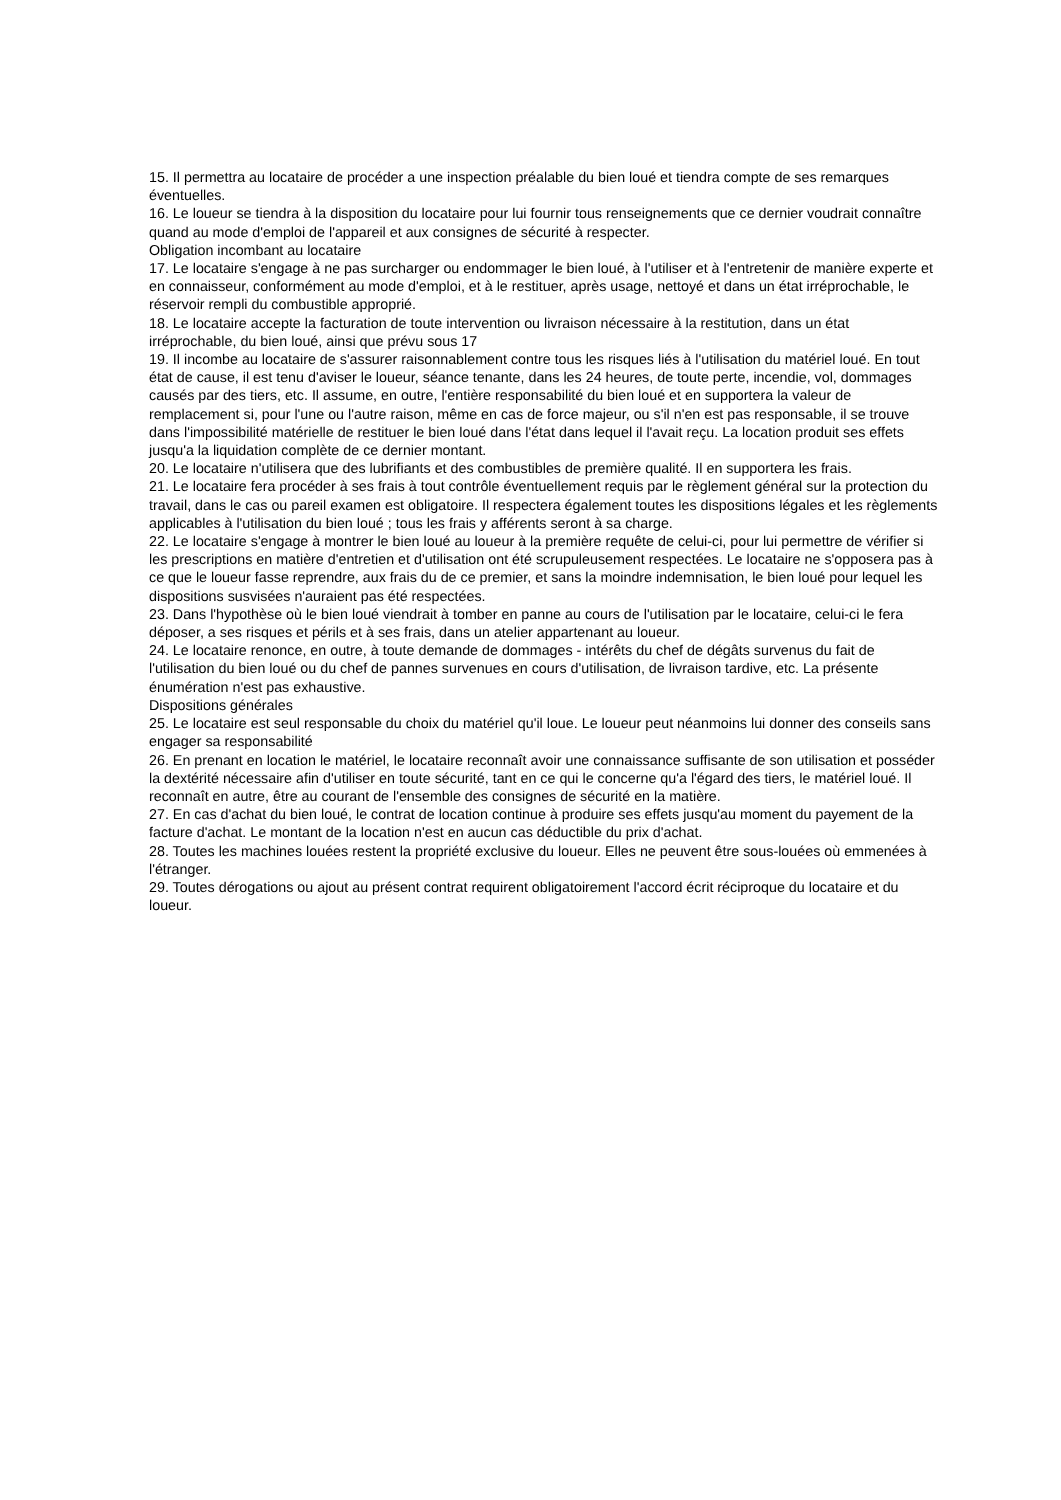15. Il permettra au locataire de procéder a une inspection préalable du bien loué et tiendra compte de ses remarques éventuelles.
16. Le loueur se tiendra à la disposition du locataire pour lui fournir tous renseignements que ce dernier voudrait connaître quand au mode d'emploi de l'appareil et aux consignes de sécurité à respecter.
Obligation incombant au locataire
17. Le locataire s'engage à ne pas surcharger ou endommager le bien loué, à l'utiliser et à l'entretenir de manière experte et en connaisseur, conformément au mode d'emploi, et à le restituer, après usage, nettoyé et dans un état irréprochable, le réservoir rempli du combustible approprié.
18. Le locataire accepte la facturation de toute intervention ou livraison nécessaire à la restitution, dans un état irréprochable, du bien loué, ainsi que prévu sous 17
19. Il incombe au locataire de s'assurer raisonnablement contre tous les risques liés à l'utilisation du matériel loué. En tout état de cause, il est tenu d'aviser le loueur, séance tenante, dans les 24 heures, de toute perte, incendie, vol, dommages causés par des tiers, etc. Il assume, en outre, l'entière responsabilité du bien loué et en supportera la valeur de remplacement si, pour l'une ou l'autre raison, même en cas de force majeur, ou s'il n'en est pas responsable, il se trouve dans l'impossibilité matérielle de restituer le bien loué dans l'état dans lequel il l'avait reçu. La location produit ses effets jusqu'a la liquidation complète de ce dernier montant.
20. Le locataire n'utilisera que des lubrifiants et des combustibles de première qualité. Il en supportera les frais.
21. Le locataire fera procéder à ses frais à tout contrôle éventuellement requis par le règlement général sur la protection du travail, dans le cas ou pareil examen est obligatoire. Il respectera également toutes les dispositions légales et les règlements applicables à l'utilisation du bien loué ; tous les frais y afférents seront à sa charge.
22. Le locataire s'engage à montrer le bien loué au loueur à la première requête de celui-ci, pour lui permettre de vérifier si les prescriptions en matière d'entretien et d'utilisation ont été scrupuleusement respectées. Le locataire ne s'opposera pas à ce que le loueur fasse reprendre, aux frais du de ce premier, et sans la moindre indemnisation, le bien loué pour lequel les dispositions susvisées n'auraient pas été respectées.
23. Dans l'hypothèse où le bien loué viendrait à tomber en panne au cours de l'utilisation par le locataire, celui-ci le fera déposer, a ses risques et périls et à ses frais, dans un atelier appartenant au loueur.
24. Le locataire renonce, en outre, à toute demande de dommages - intérêts du chef de dégâts survenus du fait de l'utilisation du bien loué ou du chef de pannes survenues en cours d'utilisation, de livraison tardive, etc. La présente énumération n'est pas exhaustive.
Dispositions générales
25. Le locataire est seul responsable du choix du matériel qu'il loue. Le loueur peut néanmoins lui donner des conseils sans engager sa responsabilité
26. En prenant en location le matériel, le locataire reconnaît avoir une connaissance suffisante de son utilisation et posséder la dextérité nécessaire afin d'utiliser en toute sécurité, tant en ce qui le concerne qu'a l'égard des tiers, le matériel loué. Il reconnaît en autre, être au courant de l'ensemble des consignes de sécurité en la matière.
27. En cas d'achat du bien loué, le contrat de location continue à produire ses effets jusqu'au moment du payement de la facture d'achat. Le montant de la location n'est en aucun cas déductible du prix d'achat.
28. Toutes les machines louées restent la propriété exclusive du loueur. Elles ne peuvent être sous-louées où emmenées à l'étranger.
29. Toutes dérogations ou ajout au présent contrat requirent obligatoirement l'accord écrit réciproque du locataire et du loueur.